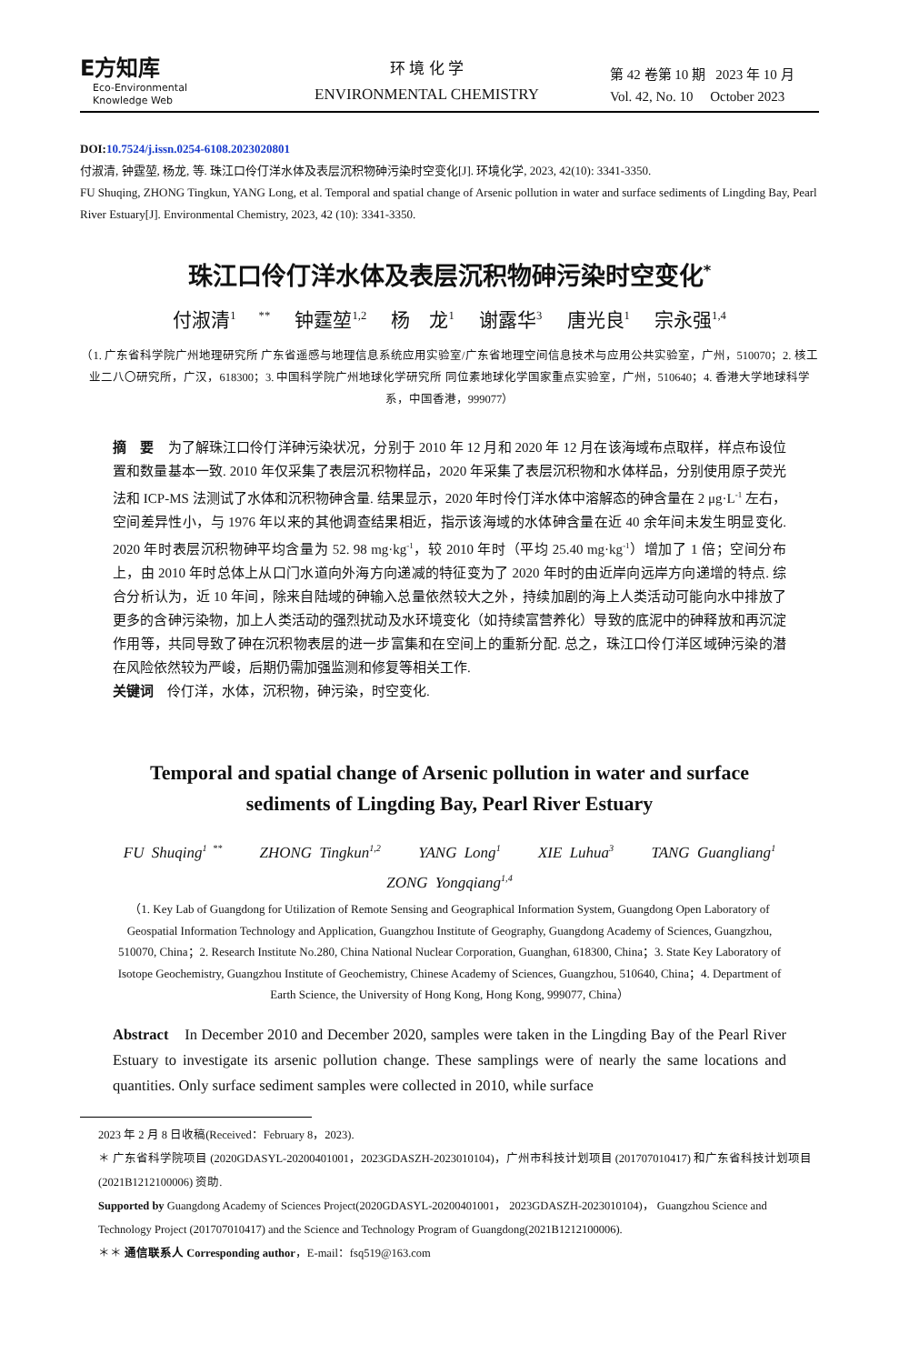E方知库
Eco-Environmental
Knowledge Web
环 境 化 学
ENVIRONMENTAL CHEMISTRY
第 42 卷第 10 期 2023 年 10 月
Vol. 42, No. 10 October 2023
DOI:10.7524/j.issn.0254-6108.2023020801
付淑清, 钟霆堃, 杨龙, 等. 珠江口伶仃洋水体及表层沉积物砷污染时空变化[J]. 环境化学, 2023, 42(10): 3341-3350.
FU Shuqing, ZHONG Tingkun, YANG Long, et al. Temporal and spatial change of Arsenic pollution in water and surface sediments of Lingding Bay, Pearl River Estuary[J]. Environmental Chemistry, 2023, 42 (10): 3341-3350.
珠江口伶仃洋水体及表层沉积物砷污染时空变化<sup>*</sup>
付淑清<sup>1 **</sup> 钟霆堃<sup>1,2</sup> 杨　龙<sup>1</sup> 谢露华<sup>3</sup> 唐光良<sup>1</sup> 宗永强<sup>1,4</sup>
（1. 广东省科学院广州地理研究所 广东省遥感与地理信息系统应用实验室/广东省地理空间信息技术与应用公共实验室，广州，510070；2. 核工业二八〇研究所，广汉，618300；3. 中国科学院广州地球化学研究所 同位素地球化学国家重点实验室，广州，510640；4. 香港大学地球科学系，中国香港，999077）
摘　要　为了解珠江口伶仃洋砷污染状况，分别于 2010 年 12 月和 2020 年 12 月在该海域布点取样，样点布设位置和数量基本一致. 2010 年仅采集了表层沉积物样品，2020 年采集了表层沉积物和水体样品，分别使用原子荧光法和 ICP-MS 法测试了水体和沉积物砷含量. 结果显示，2020 年时伶仃洋水体中溶解态的砷含量在 2 μg·L<sup>-1</sup> 左右，空间差异性小，与 1976 年以来的其他调查结果相近，指示该海域的水体砷含量在近 40 余年间未发生明显变化. 2020 年时表层沉积物砷平均含量为 52. 98 mg·kg<sup>-1</sup>，较 2010 年时（平均 25.40 mg·kg<sup>-1</sup>）增加了 1 倍；空间分布上，由 2010 年时总体上从口门水道向外海方向递减的特征变为了 2020 年时的由近岸向远岸方向递增的特点. 综合分析认为，近 10 年间，除来自陆域的砷输入总量依然较大之外，持续加剧的海上人类活动可能向水中排放了更多的含砷污染物，加上人类活动的强烈扰动及水环境变化（如持续富营养化）导致的底泥中的砷释放和再沉淀作用等，共同导致了砷在沉积物表层的进一步富集和在空间上的重新分配. 总之，珠江口伶仃洋区域砷污染的潜在风险依然较为严峻，后期仍需加强监测和修复等相关工作.
关键词　伶仃洋，水体，沉积物，砷污染，时空变化.
Temporal and spatial change of Arsenic pollution in water and surface sediments of Lingding Bay, Pearl River Estuary
FU Shuqing<sup>1 **</sup> ZHONG Tingkun<sup>1,2</sup> YANG Long<sup>1</sup> XIE Luhua<sup>3</sup> TANG Guangliang<sup>1</sup>
ZONG Yongqiang<sup>1,4</sup>
（1. Key Lab of Guangdong for Utilization of Remote Sensing and Geographical Information System, Guangdong Open Laboratory of Geospatial Information Technology and Application, Guangzhou Institute of Geography, Guangdong Academy of Sciences, Guangzhou, 510070, China；2. Research Institute No.280, China National Nuclear Corporation, Guanghan, 618300, China；3. State Key Laboratory of Isotope Geochemistry, Guangzhou Institute of Geochemistry, Chinese Academy of Sciences, Guangzhou, 510640, China；4. Department of Earth Science, the University of Hong Kong, Hong Kong, 999077, China）
Abstract　In December 2010 and December 2020, samples were taken in the Lingding Bay of the Pearl River Estuary to investigate its arsenic pollution change. These samplings were of nearly the same locations and quantities. Only surface sediment samples were collected in 2010, while surface
2023 年 2 月 8 日收稿(Received：February 8，2023).
＊ 广东省科学院项目 (2020GDASYL-20200401001，2023GDASZH-2023010104)，广州市科技计划项目 (201707010417) 和广东省科技计划项目 (2021B1212100006) 资助.
Supported by Guangdong Academy of Sciences Project(2020GDASYL-20200401001， 2023GDASZH-2023010104)， Guangzhou Science and Technology Project (201707010417) and the Science and Technology Program of Guangdong(2021B1212100006).
＊＊ 通信联系人 Corresponding author，E-mail：fsq519@163.com